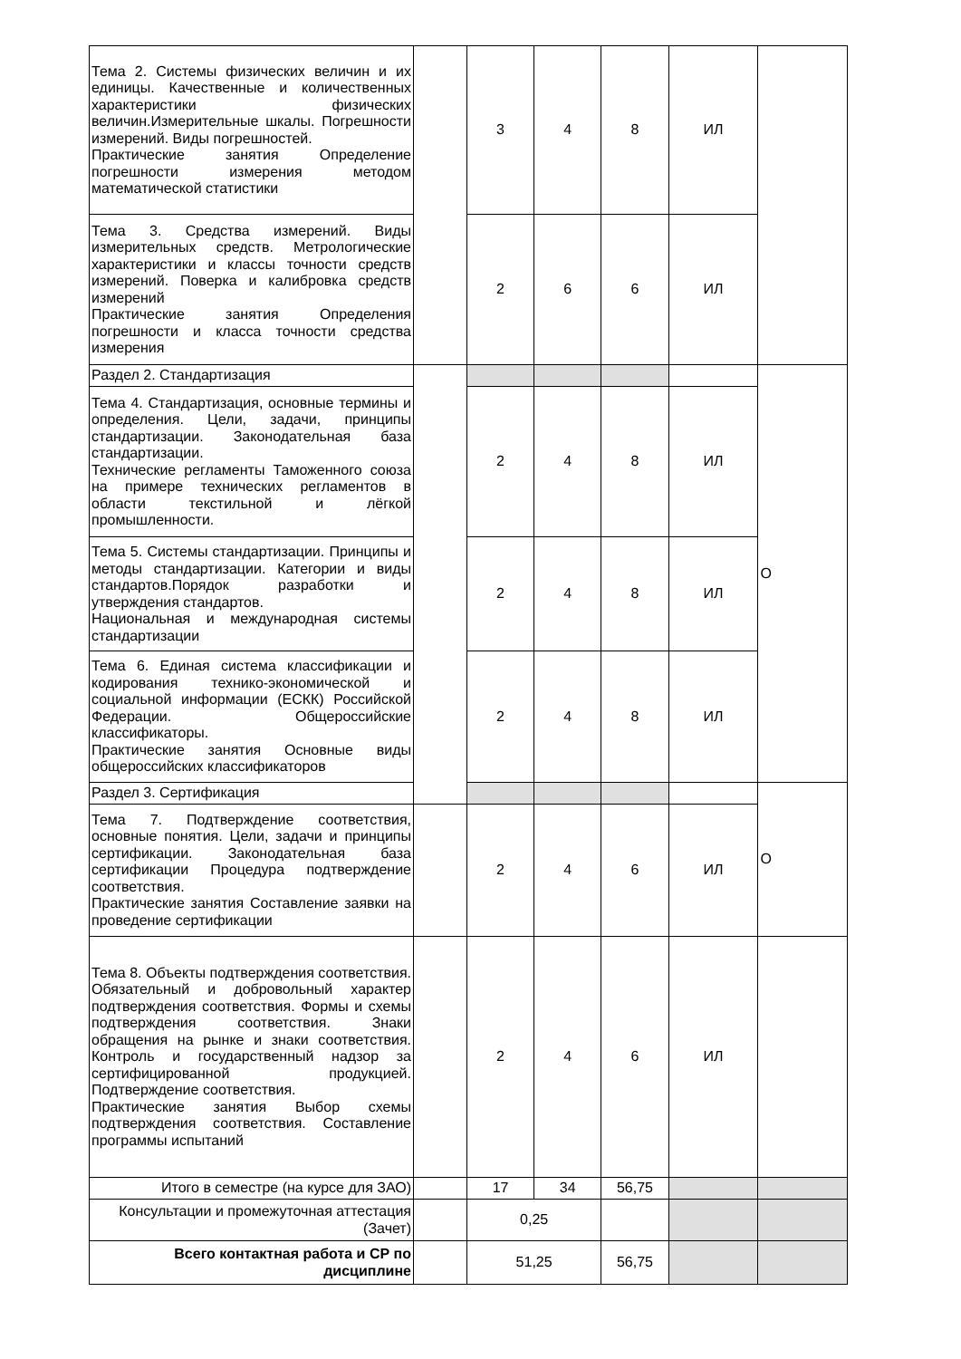| Тема 2. Системы физических величин и их единицы. Качественные и количественных характеристики физических величин.Измерительные шкалы. Погрешности измерений. Виды погрешностей. Практические занятия Определение погрешности измерения методом математической статистики | | 3 | 4 | 8 | ИЛ | |
| Тема 3. Средства измерений. Виды измерительных средств. Метрологические характеристики и классы точности средств измерений. Поверка и калибровка средств измерений Практические занятия Определения погрешности и класса точности средства измерения | | 2 | 6 | 6 | ИЛ | |
| Раздел 2. Стандартизация | | | | | | О |
| Тема 4. Стандартизация, основные термины и определения. Цели, задачи, принципы стандартизации. Законодательная база стандартизации. Технические регламенты Таможенного союза на примере технических регламентов в области текстильной и лёгкой промышленности. | | 2 | 4 | 8 | ИЛ | |
| Тема 5. Системы стандартизации. Принципы и методы стандартизации. Категории и виды стандартов.Порядок разработки и утверждения стандартов. Национальная и международная системы стандартизации | | 2 | 4 | 8 | ИЛ | |
| Тема 6. Единая система классификации и кодирования технико-экономической и социальной информации (ЕСКК) Российской Федерации. Общероссийские классификаторы. Практические занятия Основные виды общероссийских классификаторов | | 2 | 4 | 8 | ИЛ | |
| Раздел 3. Сертификация | | | | | | О |
| Тема 7. Подтверждение соответствия, основные понятия. Цели, задачи и принципы сертификации. Законодательная база сертификации Процедура подтверждение соответствия. Практические занятия Составление заявки на проведение сертификации | | 2 | 4 | 6 | ИЛ | |
| Тема 8. Объекты подтверждения соответствия. Обязательный и добровольный характер подтверждения соответствия. Формы и схемы подтверждения соответствия. Знаки обращения на рынке и знаки соответствия. Контроль и государственный надзор за сертифицированной продукцией. Подтверждение соответствия. Практические занятия Выбор схемы подтверждения соответствия. Составление программы испытаний | | 2 | 4 | 6 | ИЛ | |
| Итого в семестре (на курсе для ЗАО) | | 17 | 34 | 56,75 | | |
| Консультации и промежуточная аттестация (Зачет) | | 0,25 | | | | |
| Всего контактная работа и СР по дисциплине | | 51,25 | | 56,75 | | |